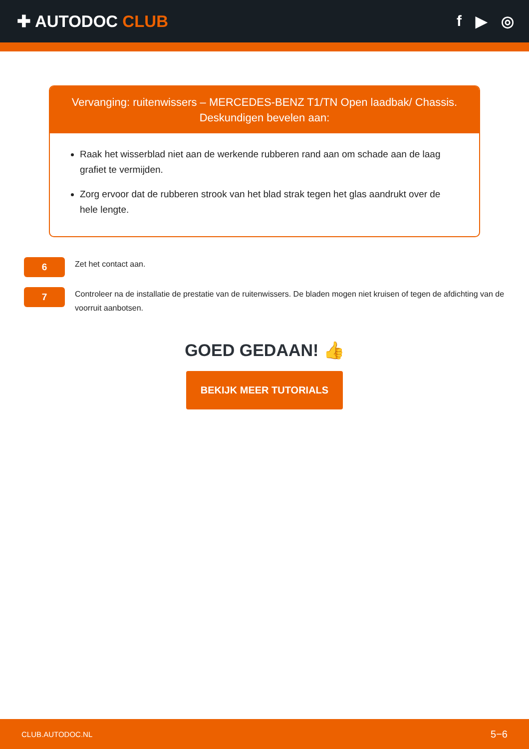✚ AUTODOC CLUB f ▶ ◎
Vervanging: ruitenwissers – MERCEDES-BENZ T1/TN Open laadbak/ Chassis.
Deskundigen bevelen aan:
Raak het wisserblad niet aan de werkende rubberen rand aan om schade aan de laag grafiet te vermijden.
Zorg ervoor dat de rubberen strook van het blad strak tegen het glas aandrukt over de hele lengte.
6
Zet het contact aan.
7
Controleer na de installatie de prestatie van de ruitenwissers. De bladen mogen niet kruisen of tegen de afdichting van de voorruit aanbotsen.
GOED GEDAAN! 👍
BEKIJK MEER TUTORIALS
CLUB.AUTODOC.NL 5−6